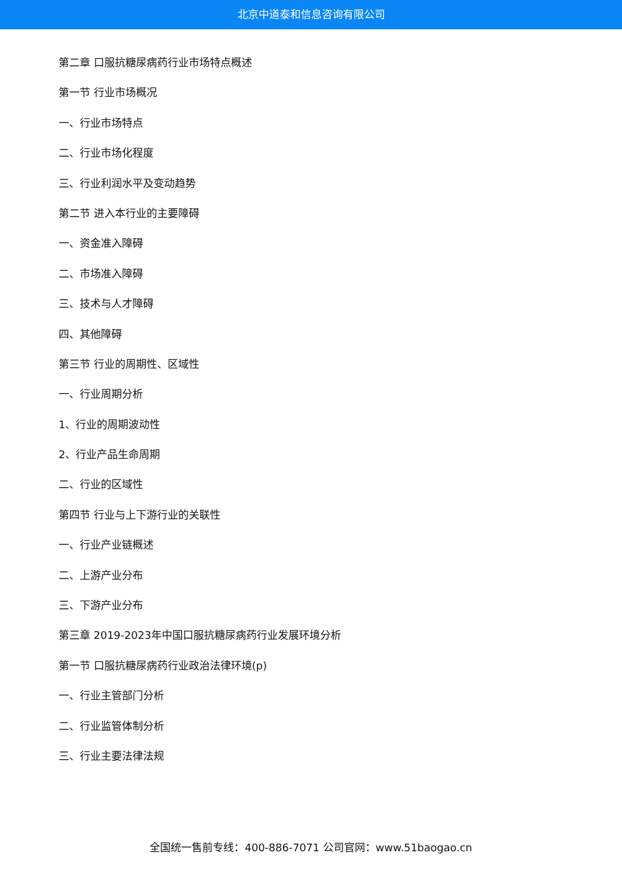北京中道泰和信息咨询有限公司
第二章 口服抗糖尿病药行业市场特点概述
第一节 行业市场概况
一、行业市场特点
二、行业市场化程度
三、行业利润水平及变动趋势
第二节 进入本行业的主要障碍
一、资金准入障碍
二、市场准入障碍
三、技术与人才障碍
四、其他障碍
第三节 行业的周期性、区域性
一、行业周期分析
1、行业的周期波动性
2、行业产品生命周期
二、行业的区域性
第四节 行业与上下游行业的关联性
一、行业产业链概述
二、上游产业分布
三、下游产业分布
第三章 2019-2023年中国口服抗糖尿病药行业发展环境分析
第一节 口服抗糖尿病药行业政治法律环境(p)
一、行业主管部门分析
二、行业监管体制分析
三、行业主要法律法规
全国统一售前专线：400-886-7071 公司官网：www.51baogao.cn